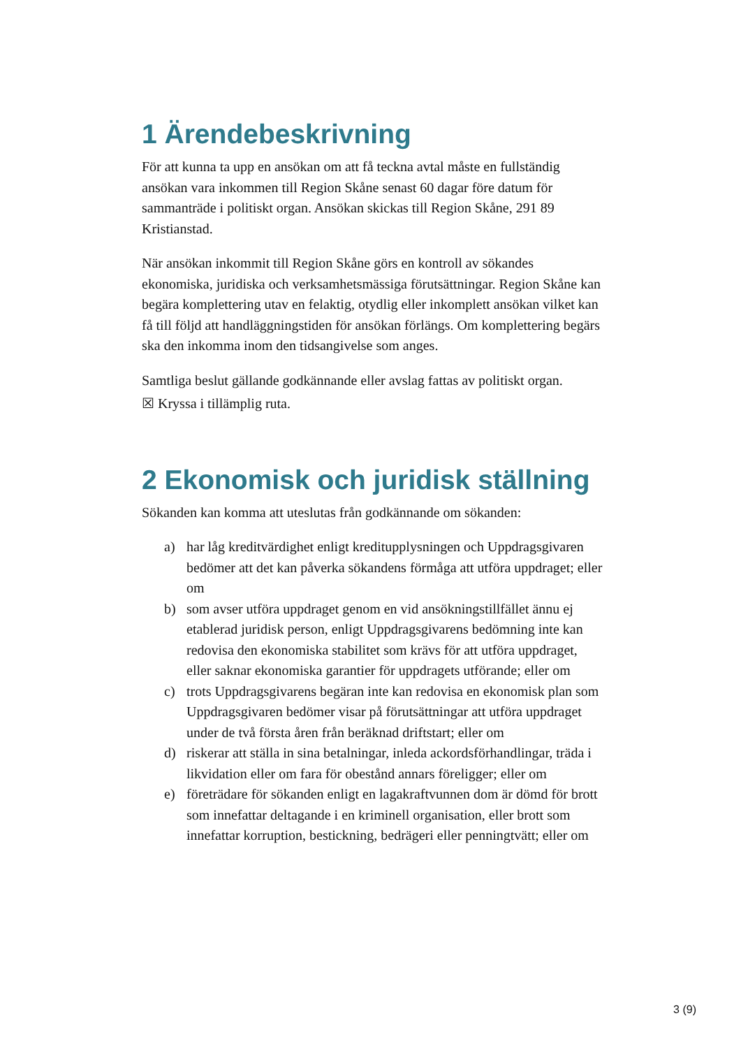1 Ärendebeskrivning
För att kunna ta upp en ansökan om att få teckna avtal måste en fullständig ansökan vara inkommen till Region Skåne senast 60 dagar före datum för sammanträde i politiskt organ. Ansökan skickas till Region Skåne, 291 89 Kristianstad.
När ansökan inkommit till Region Skåne görs en kontroll av sökandes ekonomiska, juridiska och verksamhetsmässiga förutsättningar. Region Skåne kan begära komplettering utav en felaktig, otydlig eller inkomplett ansökan vilket kan få till följd att handläggningstiden för ansökan förlängs. Om komplettering begärs ska den inkomma inom den tidsangivelse som anges.
Samtliga beslut gällande godkännande eller avslag fattas av politiskt organ.
☒ Kryssa i tillämplig ruta.
2 Ekonomisk och juridisk ställning
Sökanden kan komma att uteslutas från godkännande om sökanden:
a) har låg kreditvärdighet enligt kreditupplysningen och Uppdragsgivaren bedömer att det kan påverka sökandens förmåga att utföra uppdraget; eller om
b) som avser utföra uppdraget genom en vid ansökningstillfället ännu ej etablerad juridisk person, enligt Uppdragsgivarens bedömning inte kan redovisa den ekonomiska stabilitet som krävs för att utföra uppdraget, eller saknar ekonomiska garantier för uppdragets utförande; eller om
c) trots Uppdragsgivarens begäran inte kan redovisa en ekonomisk plan som Uppdragsgivaren bedömer visar på förutsättningar att utföra uppdraget under de två första åren från beräknad driftstart; eller om
d) riskerar att ställa in sina betalningar, inleda ackordsförhandlingar, träda i likvidation eller om fara för obestånd annars föreligger; eller om
e) företrädare för sökanden enligt en lagakraftvunnen dom är dömd för brott som innefattar deltagande i en kriminell organisation, eller brott som innefattar korruption, bestickning, bedrägeri eller penningtvätt; eller om
3 (9)